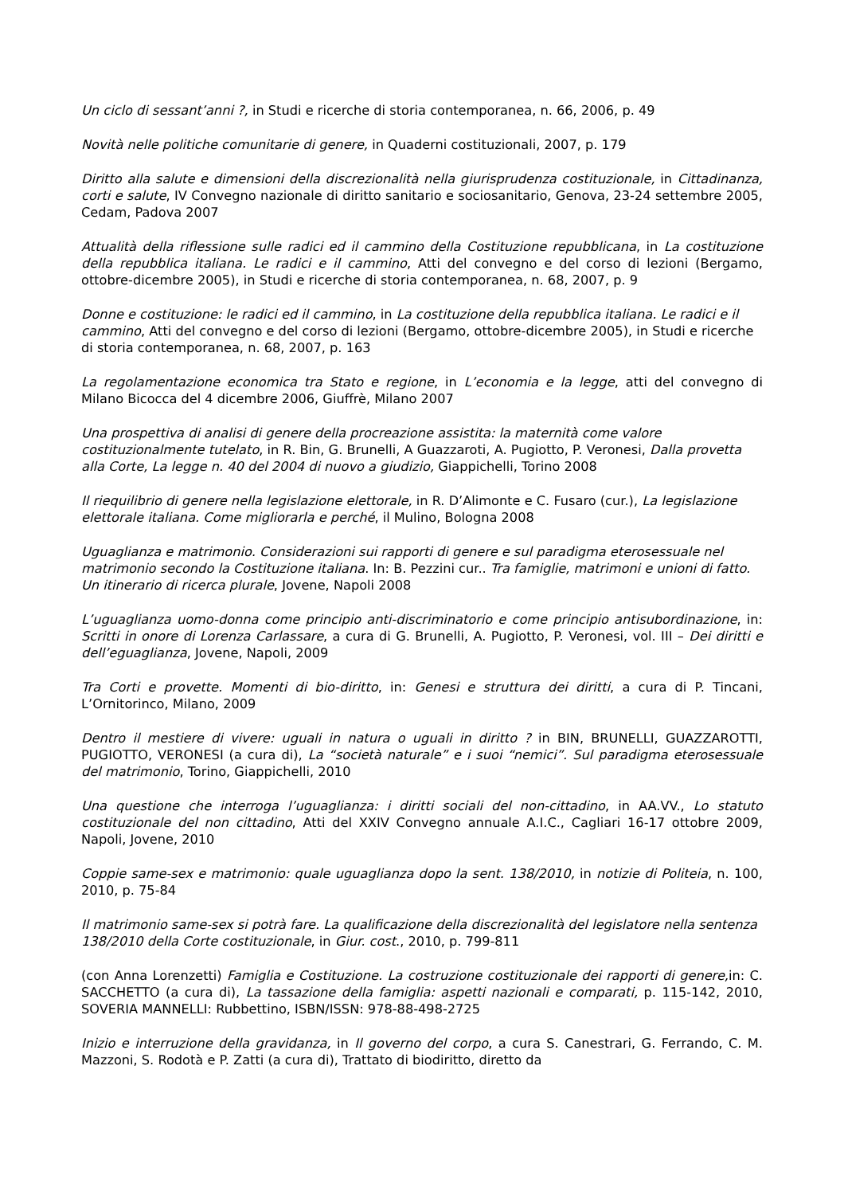Un ciclo di sessant’anni ?, in Studi e ricerche di storia contemporanea, n. 66, 2006, p. 49
Novità nelle politiche comunitarie di genere, in Quaderni costituzionali, 2007, p. 179
Diritto alla salute e dimensioni della discrezionalità nella giurisprudenza costituzionale, in Cittadinanza, corti e salute, IV Convegno nazionale di diritto sanitario e sociosanitario, Genova, 23-24 settembre 2005, Cedam, Padova 2007
Attualità della riflessione sulle radici ed il cammino della Costituzione repubblicana, in La costituzione della repubblica italiana. Le radici e il cammino, Atti del convegno e del corso di lezioni (Bergamo, ottobre-dicembre 2005), in Studi e ricerche di storia contemporanea, n. 68, 2007, p. 9
Donne e costituzione: le radici ed il cammino, in La costituzione della repubblica italiana. Le radici e il cammino, Atti del convegno e del corso di lezioni (Bergamo, ottobre-dicembre 2005), in Studi e ricerche di storia contemporanea, n. 68, 2007, p. 163
La regolamentazione economica tra Stato e regione, in L’economia e la legge, atti del convegno di Milano Bicocca del 4 dicembre 2006, Giuffrè, Milano 2007
Una prospettiva di analisi di genere della procreazione assistita: la maternità come valore costituzionalmente tutelato, in R. Bin, G. Brunelli, A Guazzaroti, A. Pugiotto, P. Veronesi, Dalla provetta alla Corte, La legge n. 40 del 2004 di nuovo a giudizio, Giappichelli, Torino 2008
Il riequilibrio di genere nella legislazione elettorale, in R. D’Alimonte e C. Fusaro (cur.), La legislazione elettorale italiana. Come migliorarla e perché, il Mulino, Bologna 2008
Uguaglianza e matrimonio. Considerazioni sui rapporti di genere e sul paradigma eterosessuale nel matrimonio secondo la Costituzione italiana. In: B. Pezzini cur.. Tra famiglie, matrimoni e unioni di fatto. Un itinerario di ricerca plurale, Jovene, Napoli 2008
L’uguaglianza uomo-donna come principio anti-discriminatorio e come principio antisubordinazione, in: Scritti in onore di Lorenza Carlassare, a cura di G. Brunelli, A. Pugiotto, P. Veronesi, vol. III – Dei diritti e dell’eguaglianza, Jovene, Napoli, 2009
Tra Corti e provette. Momenti di bio-diritto, in: Genesi e struttura dei diritti, a cura di P. Tincani, L’Ornitorinco, Milano, 2009
Dentro il mestiere di vivere: uguali in natura o uguali in diritto ? in BIN, BRUNELLI, GUAZZAROTTI, PUGIOTTO, VERONESI (a cura di), La “società naturale” e i suoi “nemici”. Sul paradigma eterosessuale del matrimonio, Torino, Giappichelli, 2010
Una questione che interroga l’uguaglianza: i diritti sociali del non-cittadino, in AA.VV., Lo statuto costituzionale del non cittadino, Atti del XXIV Convegno annuale A.I.C., Cagliari 16-17 ottobre 2009, Napoli, Jovene, 2010
Coppie same-sex e matrimonio: quale uguaglianza dopo la sent. 138/2010, in notizie di Politeia, n. 100, 2010, p. 75-84
Il matrimonio same-sex si potrà fare. La qualificazione della discrezionalità del legislatore nella sentenza 138/2010 della Corte costituzionale, in Giur. cost., 2010, p. 799-811
(con Anna Lorenzetti) Famiglia e Costituzione. La costruzione costituzionale dei rapporti di genere, in: C. SACCHETTO (a cura di), La tassazione della famiglia: aspetti nazionali e comparati, p. 115-142, 2010, SOVERIA MANNELLI: Rubbettino, ISBN/ISSN: 978-88-498-2725
Inizio e interruzione della gravidanza, in Il governo del corpo, a cura S. Canestrari, G. Ferrando, C. M. Mazzoni, S. Rodotà e P. Zatti (a cura di), Trattato di biodiritto, diretto da